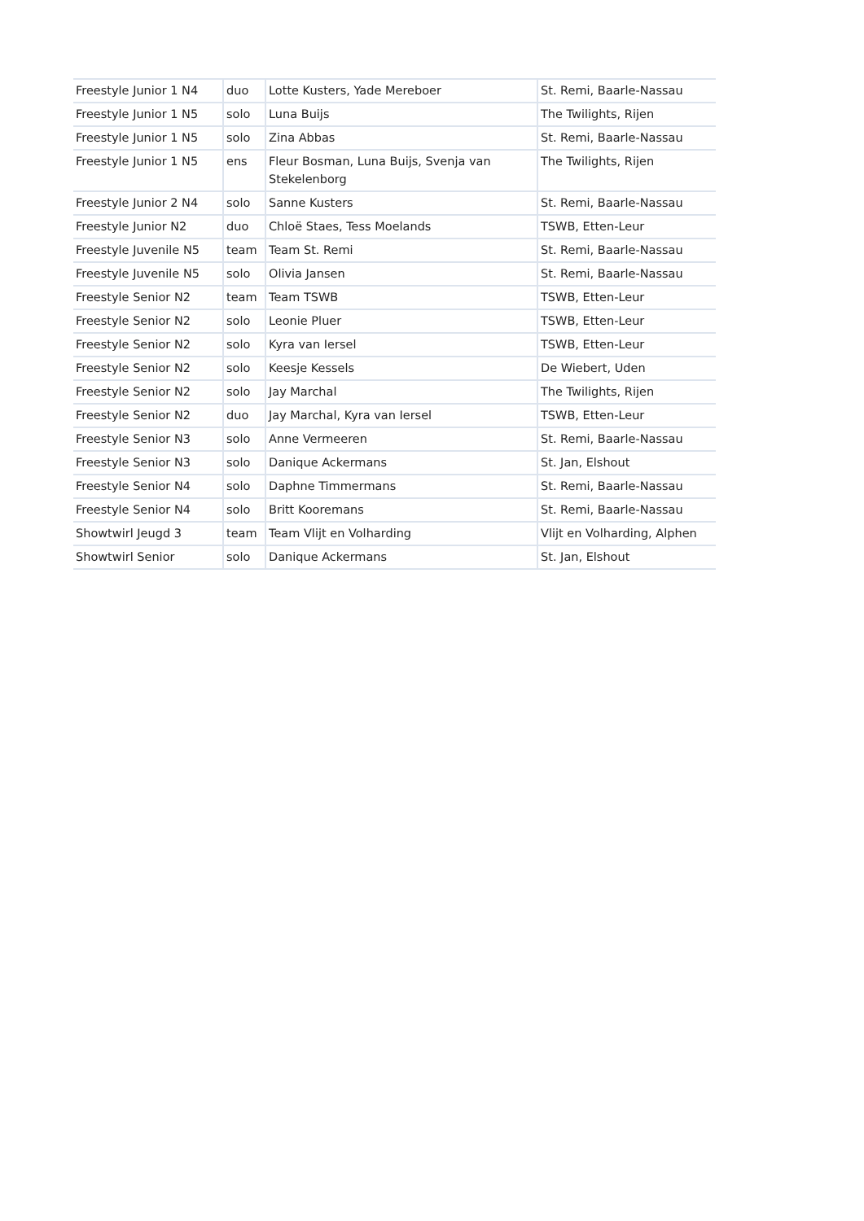| Freestyle Junior 1 N4 | duo | Lotte Kusters, Yade Mereboer | St. Remi, Baarle-Nassau |
| Freestyle Junior 1 N5 | solo | Luna Buijs | The Twilights, Rijen |
| Freestyle Junior 1 N5 | solo | Zina Abbas | St. Remi, Baarle-Nassau |
| Freestyle Junior 1 N5 | ens | Fleur Bosman, Luna Buijs, Svenja van Stekelenborg | The Twilights, Rijen |
| Freestyle Junior 2 N4 | solo | Sanne Kusters | St. Remi, Baarle-Nassau |
| Freestyle Junior N2 | duo | Chloë Staes, Tess Moelands | TSWB, Etten-Leur |
| Freestyle Juvenile N5 | team | Team St. Remi | St. Remi, Baarle-Nassau |
| Freestyle Juvenile N5 | solo | Olivia Jansen | St. Remi, Baarle-Nassau |
| Freestyle Senior N2 | team | Team TSWB | TSWB, Etten-Leur |
| Freestyle Senior N2 | solo | Leonie Pluer | TSWB, Etten-Leur |
| Freestyle Senior N2 | solo | Kyra van Iersel | TSWB, Etten-Leur |
| Freestyle Senior N2 | solo | Keesje Kessels | De Wiebert, Uden |
| Freestyle Senior N2 | solo | Jay Marchal | The Twilights, Rijen |
| Freestyle Senior N2 | duo | Jay Marchal, Kyra van Iersel | TSWB, Etten-Leur |
| Freestyle Senior N3 | solo | Anne Vermeeren | St. Remi, Baarle-Nassau |
| Freestyle Senior N3 | solo | Danique Ackermans | St. Jan, Elshout |
| Freestyle Senior N4 | solo | Daphne Timmermans | St. Remi, Baarle-Nassau |
| Freestyle Senior N4 | solo | Britt Kooremans | St. Remi, Baarle-Nassau |
| Showtwirl Jeugd 3 | team | Team Vlijt en Volharding | Vlijt en Volharding, Alphen |
| Showtwirl Senior | solo | Danique Ackermans | St. Jan, Elshout |